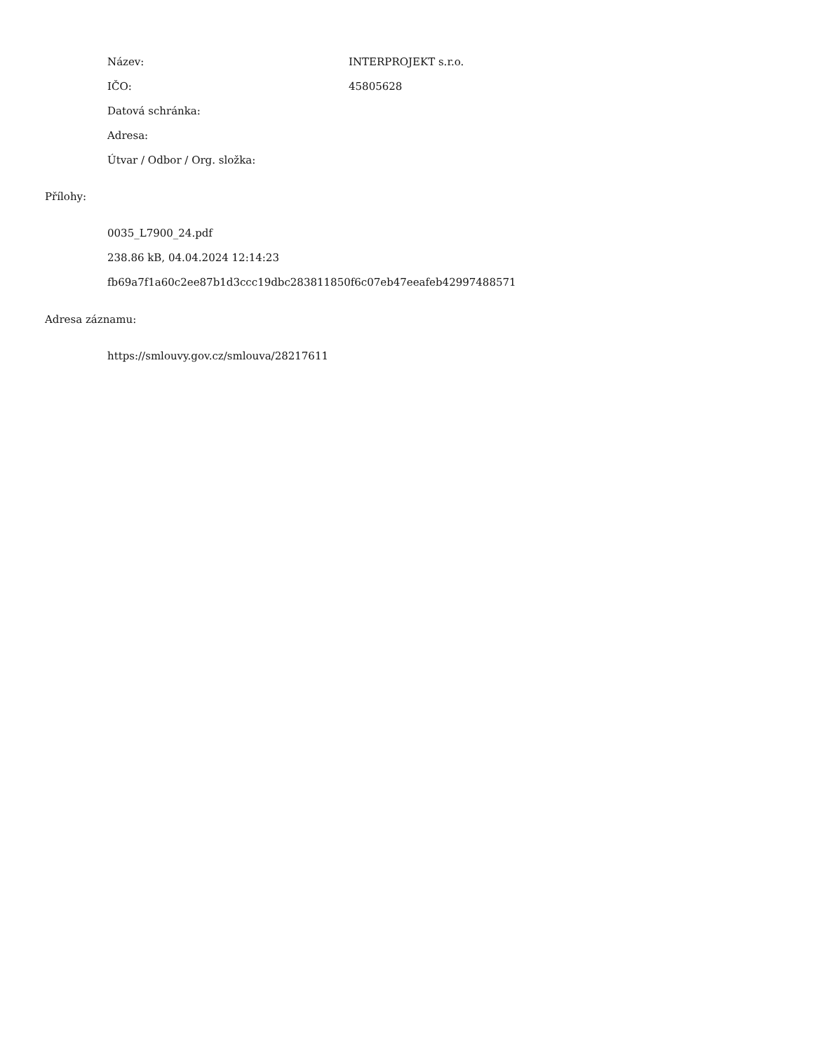| Název: | INTERPROJEKT s.r.o. |
| IČO: | 45805628 |
| Datová schránka: | |
| Adresa: | |
| Útvar / Odbor / Org. složka: | |
Přílohy:
0035_L7900_24.pdf
238.86 kB, 04.04.2024 12:14:23
fb69a7f1a60c2ee87b1d3ccc19dbc283811850f6c07eb47eeafeb42997488571
Adresa záznamu:
https://smlouvy.gov.cz/smlouva/28217611